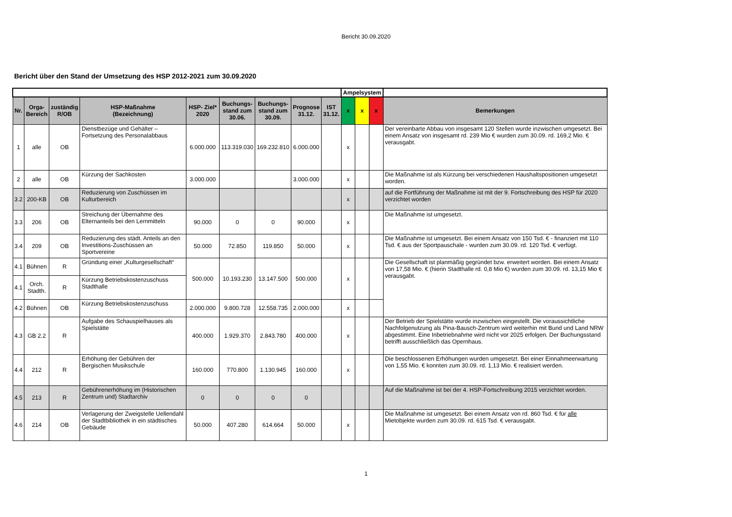Bericht 30.09.2020
Bericht über den Stand der Umsetzung des HSP 2012-2021 zum 30.09.2020
| | | | | | | | | | Ampelsystem | | | |
| Nr. | Orga- Bereich | zuständig R/OB | HSP-Maßnahme (Bezeichnung) | HSP- Ziel* 2020 | Buchungs- stand zum 30.06. | Buchungs- stand zum 30.09. | Prognose 31.12. | IST 31.12. | x | x | x | Bemerkungen |
| 1 | alle | OB | Dienstbezüge und Gehälter – Fortsetzung des Personalabbaus | 6.000.000 | 113.319.030 | 169.232.810 | 6.000.000 | | x | | | Der vereinbarte Abbau von insgesamt 120 Stellen wurde inzwischen umgesetzt. Bei einem Ansatz von insgesamt rd. 239 Mio € wurden zum 30.09. rd. 169,2 Mio. € verausgabt. |
| 2 | alle | OB | Kürzung der Sachkosten | 3.000.000 | | | 3.000.000 | | x | | | Die Maßnahme ist als Kürzung bei verschiedenen Haushaltspositionen umgesetzt worden. |
| 3.2 | 200-KB | OB | Reduzierung von Zuschüssen im Kulturbereich | | | | | | x | | | auf die Fortführung der Maßnahme ist mit der 9. Fortschreibung des HSP für 2020 verzichtet worden |
| 3.3 | 206 | OB | Streichung der Übernahme des Elternanteils bei den Lernmitteln | 90.000 | 0 | 0 | 90.000 | | x | | | Die Maßnahme ist umgesetzt. |
| 3.4 | 209 | OB | Reduzierung des städt. Anteils an den Investitions-Zuschüssen an Sportvereine | 50.000 | 72.850 | 119.850 | 50.000 | | x | | | Die Maßnahme ist umgesetzt. Bei einem Ansatz von 150 Tsd. € - finanziert mit 110 Tsd. € aus der Sportpauschale - wurden zum 30.09. rd. 120 Tsd. € verfügt. |
| 4.1 | Bühnen | R | Gründung einer „Kulturgesellschaft“ | 500.000 | 10.193.230 | 13.147.500 | 500.000 | | x | | | Die Gesellschaft ist planmäßig gegründet bzw. erweitert worden. Bei einem Ansatz von 17,58 Mio. € (hierin Stadthalle rd. 0,8 Mio €) wurden zum 30.09. rd. 13,15 Mio € verausgabt. |
| 4.1 | Orch. Stadth. | R | Kürzung Betriebskostenzuschuss Stadthalle | | | | | | | | | |
| 4.2 | Bühnen | OB | Kürzung Betriebskostenzuschuss | 2.000.000 | 9.800.728 | 12.558.735 | 2.000.000 | | x | | | |
| 4.3 | GB 2.2 | R | Aufgabe des Schauspielhauses als Spielstätte | 400.000 | 1.929.370 | 2.843.780 | 400.000 | | x | | | Der Betrieb der Spielstätte wurde inzwischen eingestellt. Die voraussichtliche Nachfolgenutzung als Pina-Bausch-Zentrum wird weiterhin mit Bund und Land NRW abgestimmt. Eine Inbetriebnahme wird nicht vor 2025 erfolgen. Der Buchungsstand betrifft ausschließlich das Opernhaus. |
| 4.4 | 212 | R | Erhöhung der Gebühren der Bergischen Musikschule | 160.000 | 770.800 | 1.130.945 | 160.000 | | x | | | Die beschlossenen Erhöhungen wurden umgesetzt. Bei einer Einnahmeerwartung von 1,55 Mio. € konnten zum 30.09. rd. 1,13 Mio. € realisiert werden. |
| 4.5 | 213 | R | Gebührenerhöhung im (Historischen Zentrum und) Stadtarchiv | 0 | 0 | 0 | 0 | | | | | Auf die Maßnahme ist bei der 4. HSP-Fortschreibung 2015 verzichtet worden. |
| 4.6 | 214 | OB | Verlagerung der Zweigstelle Uellendahl der Stadtbibliothek in ein städtisches Gebäude | 50.000 | 407.280 | 614.664 | 50.000 | | x | | | Die Maßnahme ist umgesetzt. Bei einem Ansatz von rd. 860 Tsd. € für alle Mietobjekte wurden zum 30.09. rd. 615 Tsd. € verausgabt. |
1